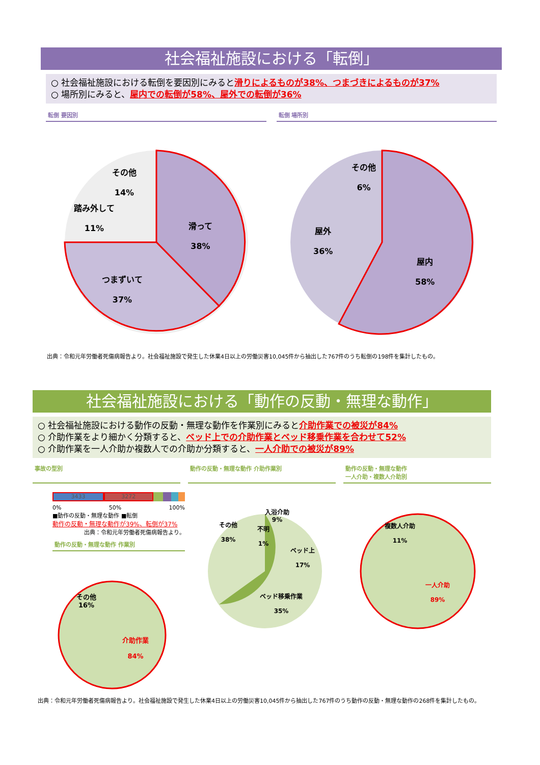社会福祉施設における「転倒」
○ 社会福祉施設における転倒を要因別にみると滑りによるものが38%、つまづきによるものが37%
○ 場所別にみると、屋内での転倒が58%、屋外での転倒が36%
転倒 要因別 転倒 場所別
その他
14%
踏み外して
11%
滑って
38%
つまずいて
37%
その他
6%
屋外
36%
屋内
58%
出典：令和元年労働者死傷病報告より。社会福祉施設で発生した休業4日以上の労働災害10,045件から抽出した767件のうち転倒の198件を集計したもの。
社会福祉施設における「動作の反動・無理な動作」
○ 社会福祉施設における動作の反動・無理な動作を作業別にみると介助作業での被災が84%
○ 介助作業をより細かく分類すると、ベッド上での介助作業とベッド移乗作業を合わせて52%
○ 介助作業を一人介助か複数人での介助か分類すると、一人介助での被災が89%
事故の型別 動作の反動・無理な動作 介助作業別 動作の反動・無理な動作
一人介助・複数人介助別
3433 3272
0% 50% 100%
■動作の反動・無理な動作 ■転倒
動作の反動・無理な動作が39%、転倒が37%
出典：令和元年労働者死傷病報告より。
動作の反動・無理な動作 作業別
その他
16%
介助作業
84%
入浴介助
9%
その他
38%
不明
1%
ベッド上
17%
ベッド移乗作業
35%
複数人介助
11%
一人介助
89%
出典：令和元年労働者死傷病報告より。社会福祉施設で発生した休業4日以上の労働災害10,045件から抽出した767件のうち動作の反動・無理な動作の268件を集計したもの。